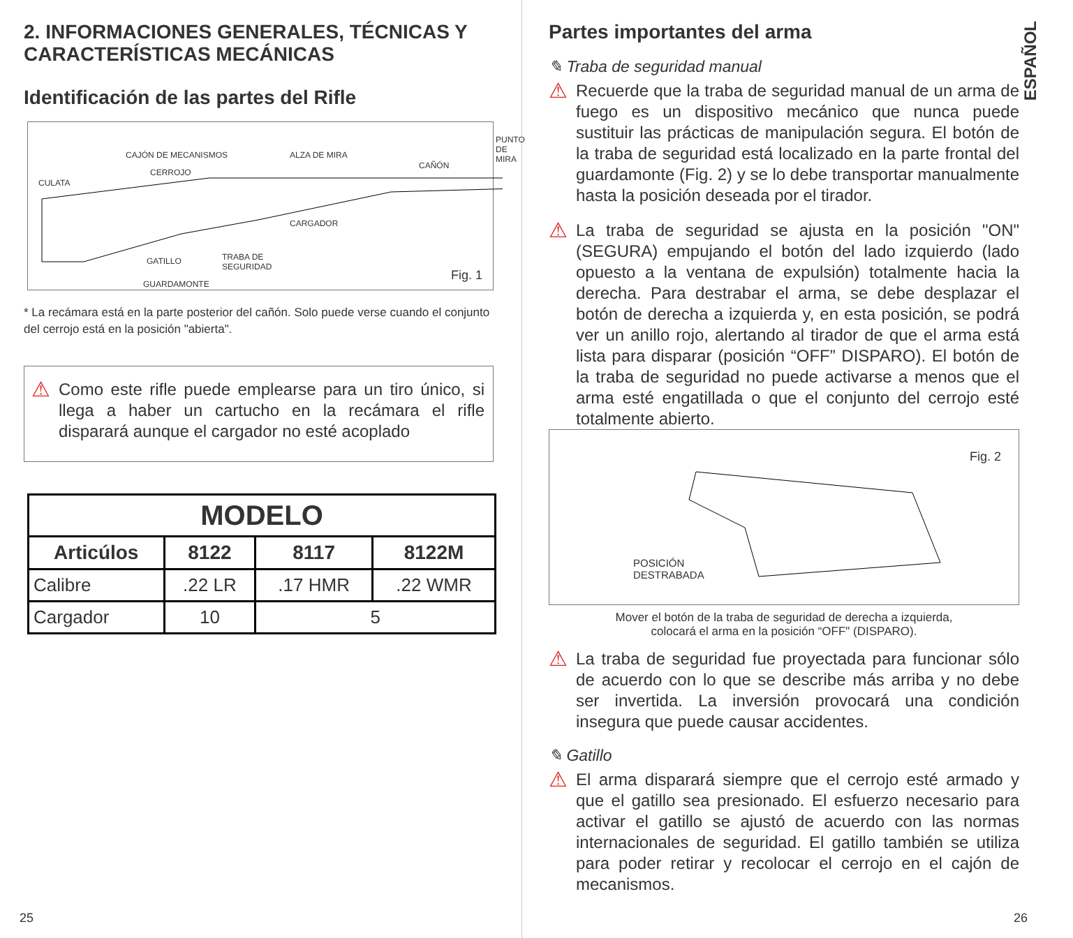2. INFORMACIONES GENERALES, TÉCNICAS Y CARACTERÍSTICAS MECÁNICAS
Identificación de las partes del Rifle
CAJÓN DE MECANISMOS ALZA DE MIRA
PUNTO
DE MIRA
CERROJO
CAÑÓN
CULATA
CARGADOR
GATILLO
TRABA DE
SEGURIDAD
GUARDAMONTE
Fig. 1
* La recámara está en la parte posterior del cañón. Solo puede verse cuando el conjunto del cerrojo está en la posición "abierta".
⚠
Como este rifle puede emplearse para un tiro único, si llega a haber un cartucho en la recámara el rifle disparará aunque el cargador no esté acoplado
| MODELO | | | |
| --- | --- | --- | --- |
| Articúlos | 8122 | 8117 | 8122M |
| Calibre | .22 LR | .17 HMR | .22 WMR |
| Cargador | 10 | 5 | |
25
ESPAÑOL
Partes importantes del arma
✎ Traba de seguridad manual
⚠
Recuerde que la traba de seguridad manual de un arma de fuego es un dispositivo mecánico que nunca puede sustituir las prácticas de manipulación segura. El botón de la traba de seguridad está localizado en la parte frontal del guardamonte (Fig. 2) y se lo debe transportar manualmente hasta la posición deseada por el tirador.
⚠
La traba de seguridad se ajusta en la posición "ON" (SEGURA) empujando el botón del lado izquierdo (lado opuesto a la ventana de expulsión) totalmente hacia la derecha. Para destrabar el arma, se debe desplazar el botón de derecha a izquierda y, en esta posición, se podrá ver un anillo rojo, alertando al tirador de que el arma está lista para disparar (posición “OFF” DISPARO). El botón de la traba de seguridad no puede activarse a menos que el arma esté engatillada o que el conjunto del cerrojo esté totalmente abierto.
Fig. 2
POSICIÓN
DESTRABADA
Mover el botón de la traba de seguridad de derecha a izquierda,
colocará el arma en la posición “OFF" (DISPARO).
⚠
La traba de seguridad fue proyectada para funcionar sólo de acuerdo con lo que se describe más arriba y no debe ser invertida. La inversión provocará una condición insegura que puede causar accidentes.
✎ Gatillo
⚠
El arma disparará siempre que el cerrojo esté armado y que el gatillo sea presionado. El esfuerzo necesario para activar el gatillo se ajustó de acuerdo con las normas internacionales de seguridad. El gatillo también se utiliza para poder retirar y recolocar el cerrojo en el cajón de mecanismos.
26